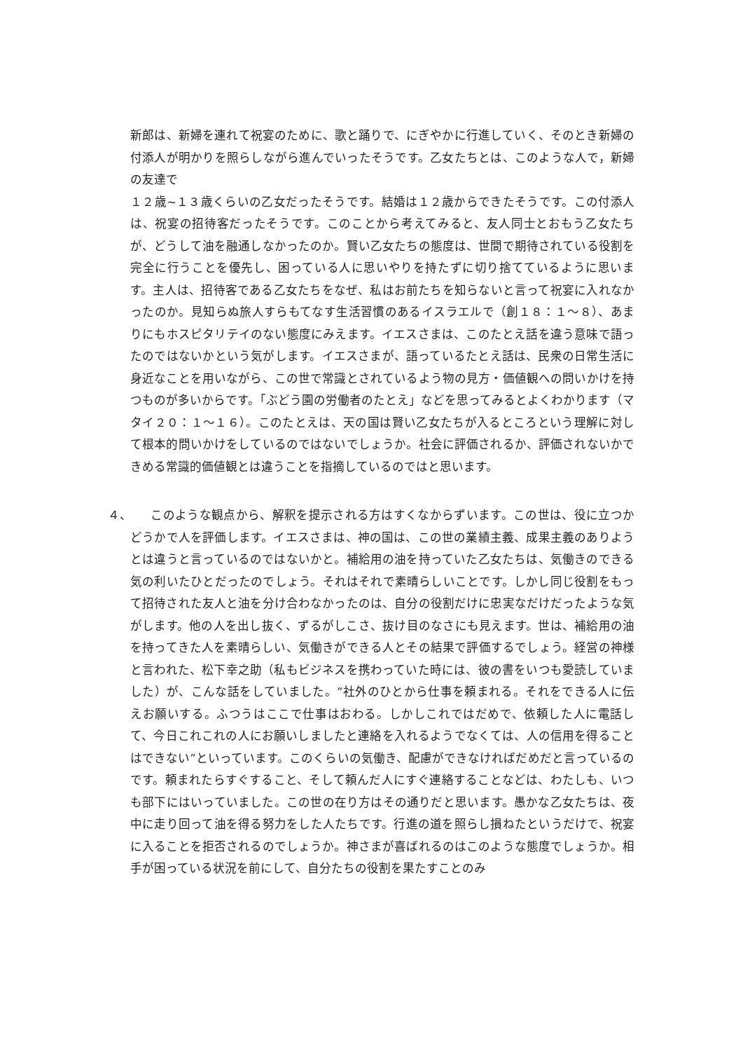新郎は、新婦を連れて祝宴のために、歌と踊りで、にぎやかに行進していく、そのとき新婦の付添人が明かりを照らしながら進んでいったそうです。乙女たちとは、このような人で，新婦の友達で
１２歳~１３歳くらいの乙女だったそうです。結婚は１２歳からできたそうです。この付添人は、祝宴の招待客だったそうです。このことから考えてみると、友人同士とおもう乙女たちが、どうして油を融通しなかったのか。賢い乙女たちの態度は、世間で期待されている役割を完全に行うことを優先し、困っている人に思いやりを持たずに切り捨てているように思います。主人は、招待客である乙女たちをなぜ、私はお前たちを知らないと言って祝宴に入れなかったのか。見知らぬ旅人すらもてなす生活習慣のあるイスラエルで（創１８：１～８）、あまりにもホスピタリテイのない態度にみえます。イエスさまは、このたとえ話を違う意味で語ったのではないかという気がします。イエスさまが、語っているたとえ話は、民衆の日常生活に身近なことを用いながら、この世で常識とされているよう物の見方・価値観への問いかけを持つものが多いからです。「ぶどう園の労働者のたとえ」などを思ってみるとよくわかります（マタイ２０：１～１６）。このたとえは、天の国は賢い乙女たちが入るところという理解に対して根本的問いかけをしているのではないでしょうか。社会に評価されるか、評価されないかできめる常識的価値観とは違うことを指摘しているのではと思います。
４、　　このような観点から、解釈を提示される方はすくなからずいます。この世は、役に立つかどうかで人を評価します。イエスさまは、神の国は、この世の業績主義、成果主義のありようとは違うと言っているのではないかと。補給用の油を持っていた乙女たちは、気働きのできる気の利いたひとだったのでしょう。それはそれで素晴らしいことです。しかし同じ役割をもって招待された友人と油を分け合わなかったのは、自分の役割だけに忠実なだけだったような気がします。他の人を出し抜く、ずるがしこさ、抜け目のなさにも見えます。世は、補給用の油を持ってきた人を素晴らしい、気働きができる人とその結果で評価するでしょう。経営の神様と言われた、松下幸之助（私もビジネスを携わっていた時には、彼の書をいつも愛読していました）が、こんな話をしていました。“社外のひとから仕事を頼まれる。それをできる人に伝えお願いする。ふつうはここで仕事はおわる。しかしこれではだめで、依頼した人に電話して、今日これこれの人にお願いしましたと連絡を入れるようでなくては、人の信用を得ることはできない”といっています。このくらいの気働き、配慮ができなければだめだと言っているのです。頼まれたらすぐすること、そして頼んだ人にすぐ連絡することなどは、わたしも、いつも部下にはいっていました。この世の在り方はその通りだと思います。愚かな乙女たちは、夜中に走り回って油を得る努力をした人たちです。行進の道を照らし損ねたというだけで、祝宴に入ることを拒否されるのでしょうか。神さまが喜ばれるのはこのような態度でしょうか。相手が困っている状況を前にして、自分たちの役割を果たすことのみ